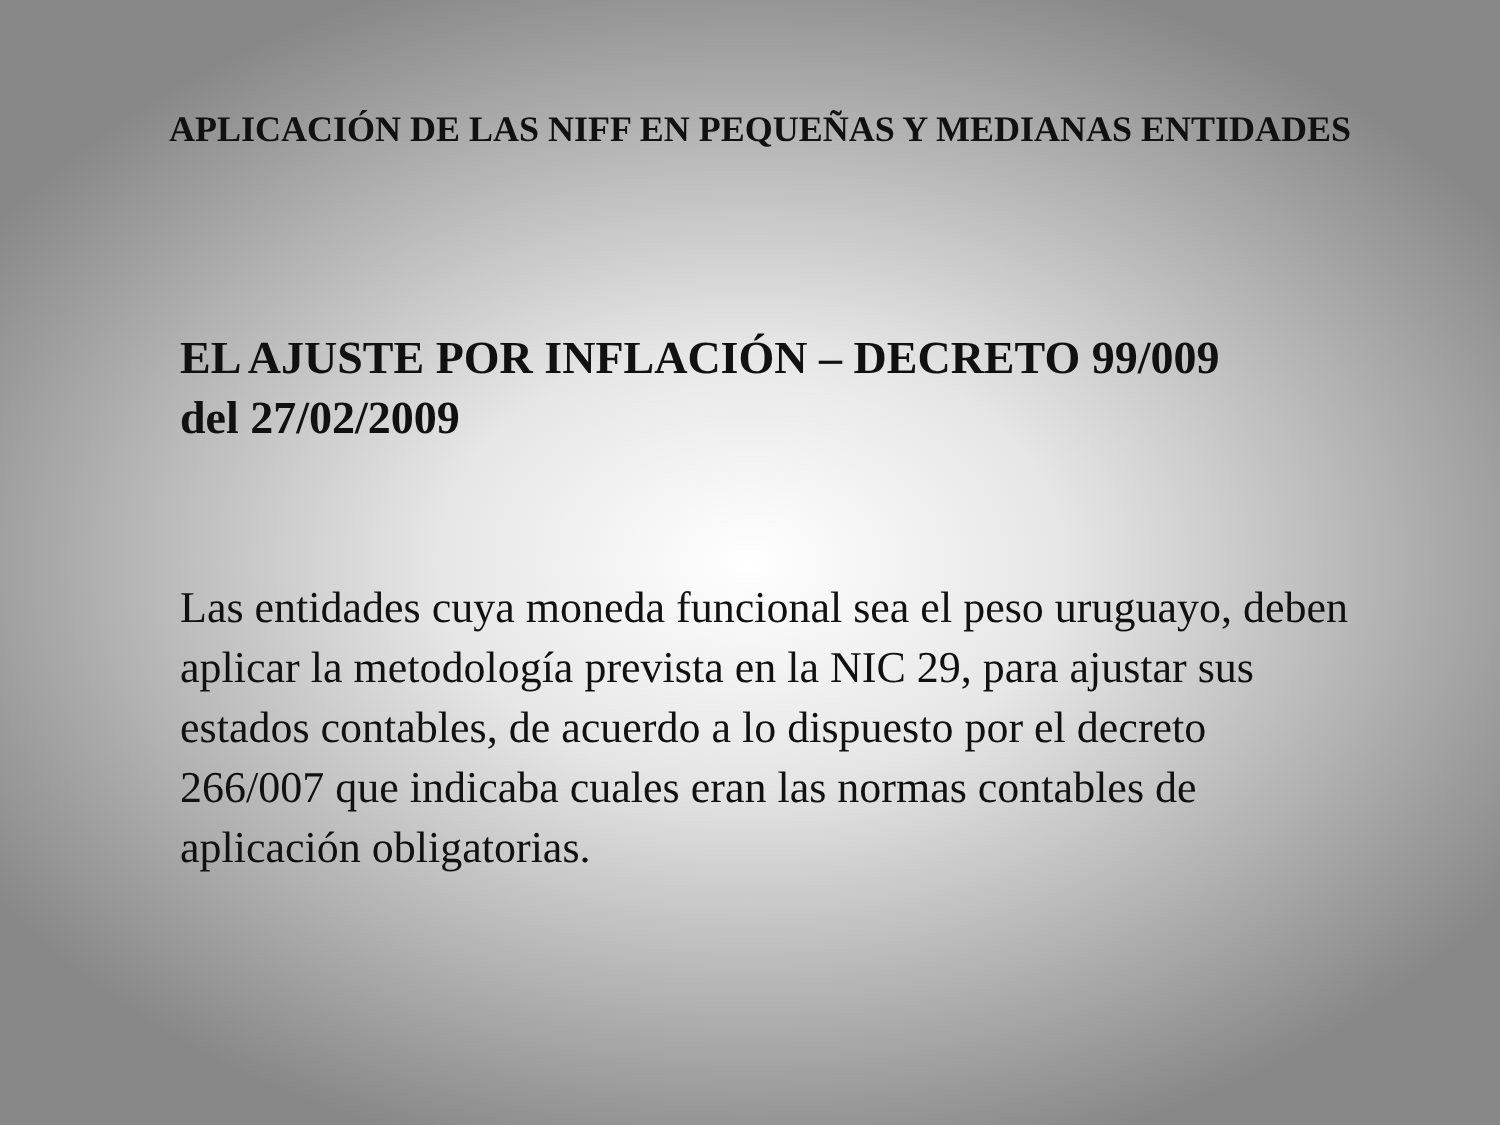APLICACIÓN DE LAS NIFF EN PEQUEÑAS Y MEDIANAS ENTIDADES
EL AJUSTE POR INFLACIÓN – DECRETO 99/009
del 27/02/2009
Las entidades cuya moneda funcional sea el peso uruguayo, deben aplicar la metodología prevista en la NIC 29, para ajustar sus estados contables, de acuerdo a lo dispuesto por el decreto 266/007 que indicaba cuales eran las normas contables de aplicación obligatorias.